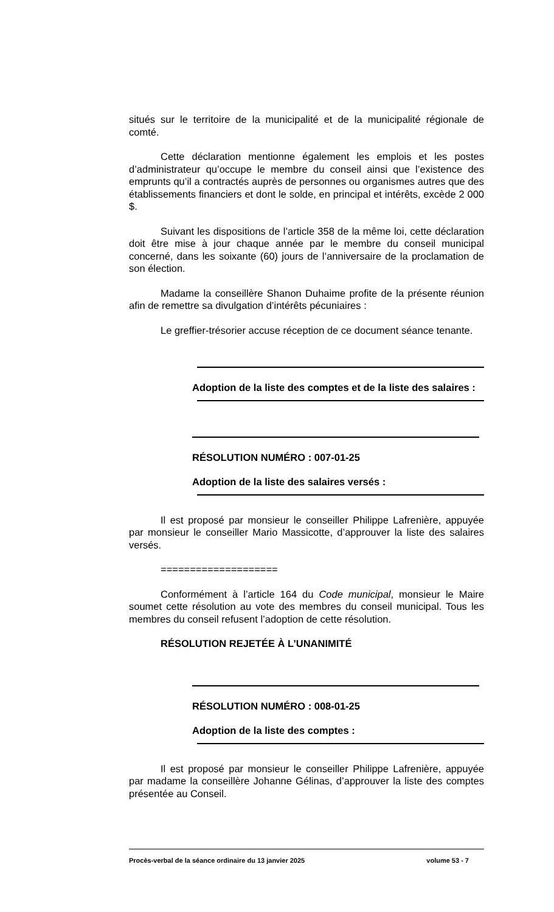situés sur le territoire de la municipalité et de la municipalité régionale de comté.
Cette déclaration mentionne également les emplois et les postes d’administrateur qu’occupe le membre du conseil ainsi que l’existence des emprunts qu’il a contractés auprès de personnes ou organismes autres que des établissements financiers et dont le solde, en principal et intérêts, excède 2 000 $.
Suivant les dispositions de l’article 358 de la même loi, cette déclaration doit être mise à jour chaque année par le membre du conseil municipal concerné, dans les soixante (60) jours de l’anniversaire de la proclamation de son élection.
Madame la conseillère Shanon Duhaime profite de la présente réunion afin de remettre sa divulgation d’intérêts pécuniaires :
Le greffier-trésorier accuse réception de ce document séance tenante.
Adoption de la liste des comptes et de la liste des salaires :
RÉSOLUTION NUMÉRO : 007-01-25
Adoption de la liste des salaires versés :
Il est proposé par monsieur le conseiller Philippe Lafrenière, appuyée par monsieur le conseiller Mario Massicotte, d’approuver la liste des salaires versés.
====================
Conformément à l’article 164 du Code municipal, monsieur le Maire soumet cette résolution au vote des membres du conseil municipal. Tous les membres du conseil refusent l’adoption de cette résolution.
RÉSOLUTION REJETÉE À L’UNANIMITÉ
RÉSOLUTION NUMÉRO : 008-01-25
Adoption de la liste des comptes :
Il est proposé par monsieur le conseiller Philippe Lafrenière, appuyée par madame la conseillère Johanne Gélinas, d’approuver la liste des comptes présentée au Conseil.
Procès-verbal de la séance ordinaire du 13 janvier 2025 volume 53 - 7